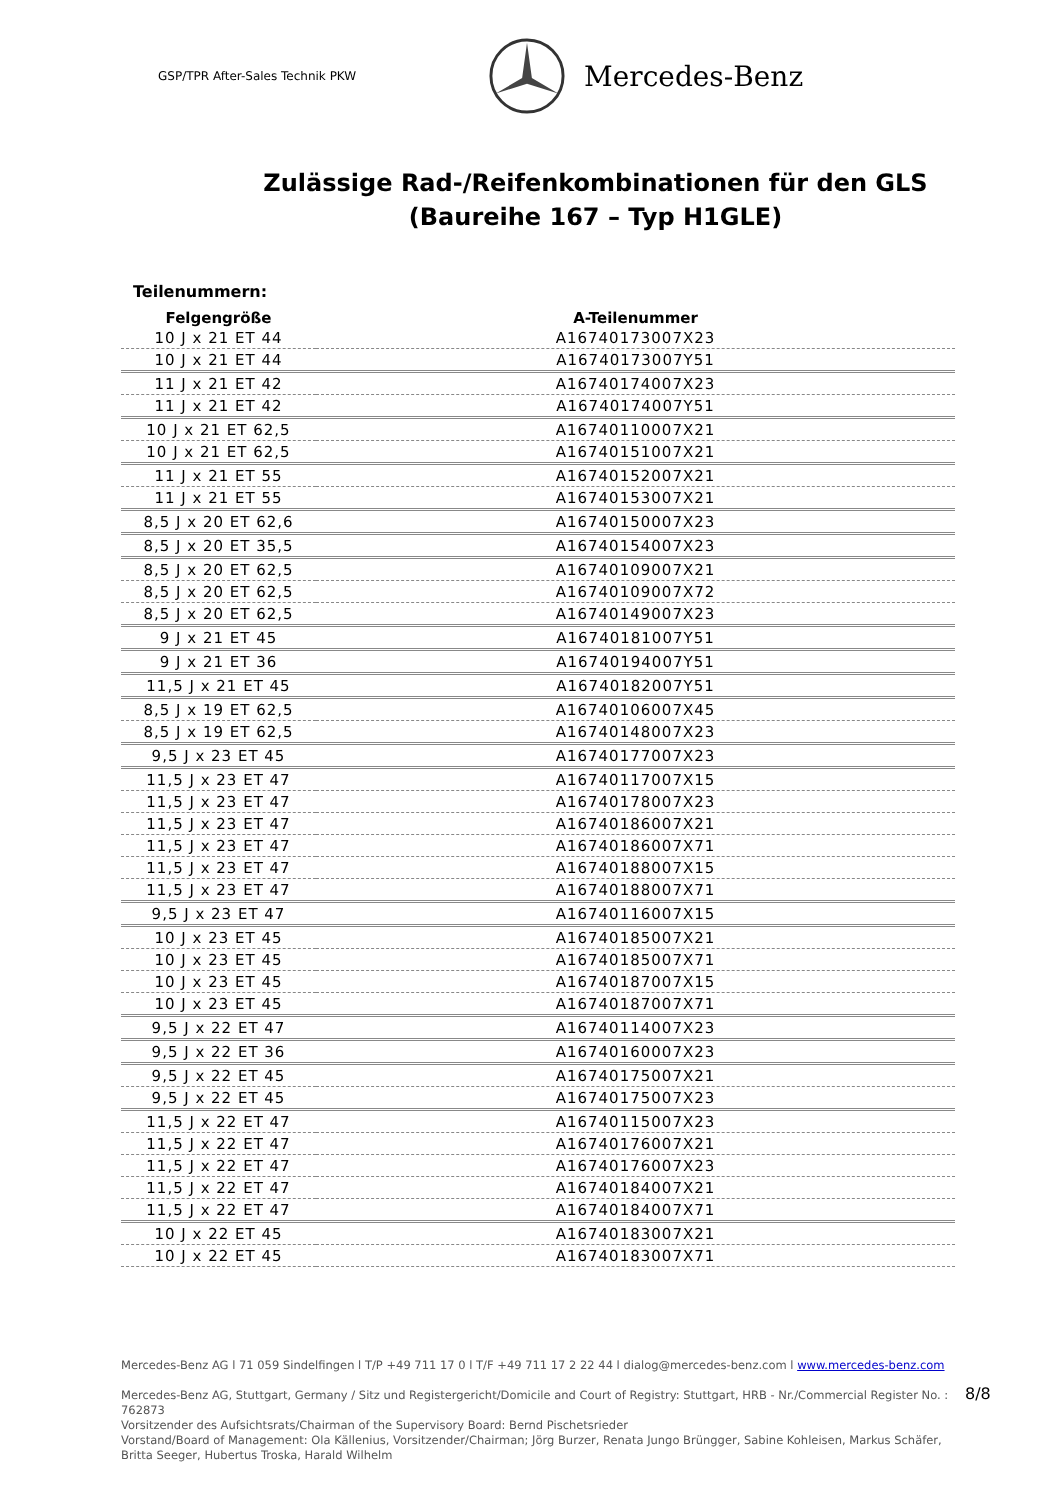GSP/TPR After-Sales Technik PKW
Mercedes-Benz
Zulässige Rad-/Reifenkombinationen für den GLS
(Baureihe 167 – Typ H1GLE)
Teilenummern:
| Felgengröße | A-Teilenummer |
| --- | --- |
| 10 J x 21 ET 44 | A16740173007X23 |
| 10 J x 21 ET 44 | A16740173007Y51 |
| 11 J x 21 ET 42 | A16740174007X23 |
| 11 J x 21 ET 42 | A16740174007Y51 |
| 10 J x 21 ET 62,5 | A16740110007X21 |
| 10 J x 21 ET 62,5 | A16740151007X21 |
| 11 J x 21 ET 55 | A16740152007X21 |
| 11 J x 21 ET 55 | A16740153007X21 |
| 8,5 J x 20 ET 62,6 | A16740150007X23 |
| 8,5 J x 20 ET 35,5 | A16740154007X23 |
| 8,5 J x 20 ET 62,5 | A16740109007X21 |
| 8,5 J x 20 ET 62,5 | A16740109007X72 |
| 8,5 J x 20 ET 62,5 | A16740149007X23 |
| 9 J x 21 ET 45 | A16740181007Y51 |
| 9 J x 21 ET 36 | A16740194007Y51 |
| 11,5 J x 21 ET 45 | A16740182007Y51 |
| 8,5 J x 19 ET 62,5 | A16740106007X45 |
| 8,5 J x 19 ET 62,5 | A16740148007X23 |
| 9,5 J x 23 ET 45 | A16740177007X23 |
| 11,5 J x 23 ET 47 | A16740117007X15 |
| 11,5 J x 23 ET 47 | A16740178007X23 |
| 11,5 J x 23 ET 47 | A16740186007X21 |
| 11,5 J x 23 ET 47 | A16740186007X71 |
| 11,5 J x 23 ET 47 | A16740188007X15 |
| 11,5 J x 23 ET 47 | A16740188007X71 |
| 9,5 J x 23 ET 47 | A16740116007X15 |
| 10 J x 23 ET 45 | A16740185007X21 |
| 10 J x 23 ET 45 | A16740185007X71 |
| 10 J x 23 ET 45 | A16740187007X15 |
| 10 J x 23 ET 45 | A16740187007X71 |
| 9,5 J x 22 ET 47 | A16740114007X23 |
| 9,5 J x 22 ET 36 | A16740160007X23 |
| 9,5 J x 22 ET 45 | A16740175007X21 |
| 9,5 J x 22 ET 45 | A16740175007X23 |
| 11,5 J x 22 ET 47 | A16740115007X23 |
| 11,5 J x 22 ET 47 | A16740176007X21 |
| 11,5 J x 22 ET 47 | A16740176007X23 |
| 11,5 J x 22 ET 47 | A16740184007X21 |
| 11,5 J x 22 ET 47 | A16740184007X71 |
| 10 J x 22 ET 45 | A16740183007X21 |
| 10 J x 22 ET 45 | A16740183007X71 |
Mercedes-Benz AG l 71 059 Sindelfingen l T/P +49 711 17 0 l T/F +49 711 17 2 22 44 l dialog@mercedes-benz.com l www.mercedes-benz.com
Mercedes-Benz AG, Stuttgart, Germany / Sitz und Registergericht/Domicile and Court of Registry: Stuttgart, HRB - Nr./Commercial Register No. : 762873
Vorsitzender des Aufsichtsrats/Chairman of the Supervisory Board: Bernd Pischetsrieder
Vorstand/Board of Management: Ola Källenius, Vorsitzender/Chairman; Jörg Burzer, Renata Jungo Brüngger, Sabine Kohleisen, Markus Schäfer, Britta Seeger, Hubertus Troska, Harald Wilhelm
8/8